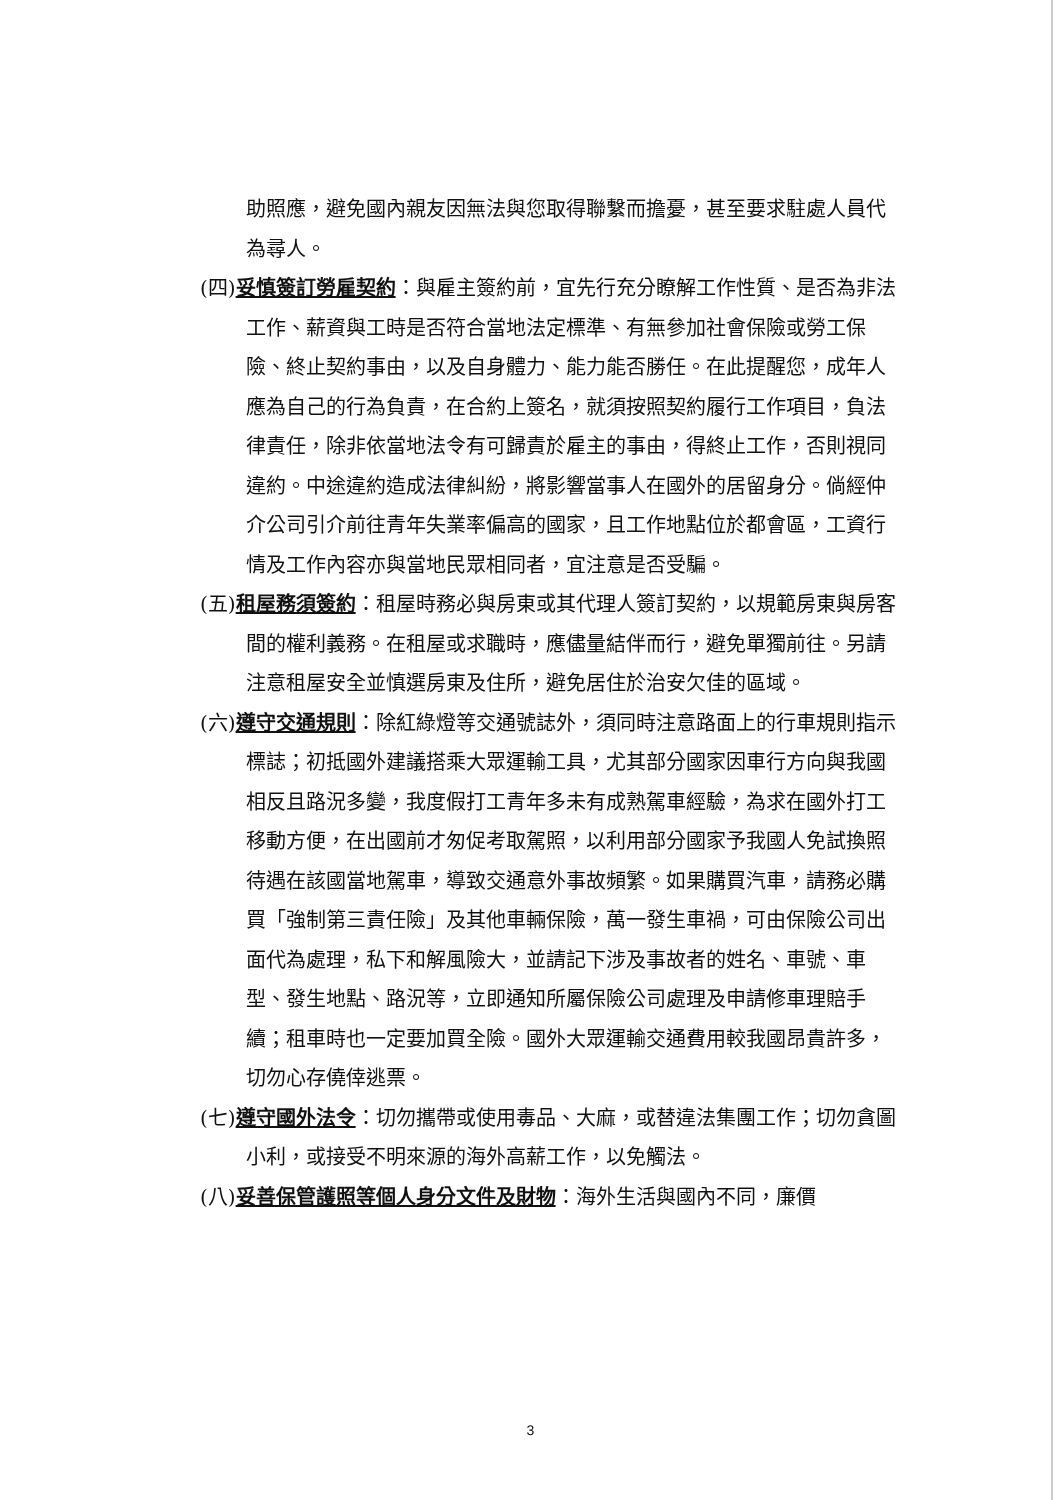助照應，避免國內親友因無法與您取得聯繫而擔憂，甚至要求駐處人員代為尋人。
(四)妥慎簽訂勞雇契約：與雇主簽約前，宜先行充分瞭解工作性質、是否為非法工作、薪資與工時是否符合當地法定標準、有無參加社會保險或勞工保險、終止契約事由，以及自身體力、能力能否勝任。在此提醒您，成年人應為自己的行為負責，在合約上簽名，就須按照契約履行工作項目，負法律責任，除非依當地法令有可歸責於雇主的事由，得終止工作，否則視同違約。中途違約造成法律糾紛，將影響當事人在國外的居留身分。倘經仲介公司引介前往青年失業率偏高的國家，且工作地點位於都會區，工資行情及工作內容亦與當地民眾相同者，宜注意是否受騙。
(五)租屋務須簽約：租屋時務必與房東或其代理人簽訂契約，以規範房東與房客間的權利義務。在租屋或求職時，應儘量結伴而行，避免單獨前往。另請注意租屋安全並慎選房東及住所，避免居住於治安欠佳的區域。
(六)遵守交通規則：除紅綠燈等交通號誌外，須同時注意路面上的行車規則指示標誌；初抵國外建議搭乘大眾運輸工具，尤其部分國家因車行方向與我國相反且路況多變，我度假打工青年多未有成熟駕車經驗，為求在國外打工移動方便，在出國前才匆促考取駕照，以利用部分國家予我國人免試換照待遇在該國當地駕車，導致交通意外事故頻繁。如果購買汽車，請務必購買「強制第三責任險」及其他車輛保險，萬一發生車禍，可由保險公司出面代為處理，私下和解風險大，並請記下涉及事故者的姓名、車號、車型、發生地點、路況等，立即通知所屬保險公司處理及申請修車理賠手續；租車時也一定要加買全險。國外大眾運輸交通費用較我國昂貴許多，切勿心存僥倖逃票。
(七)遵守國外法令：切勿攜帶或使用毒品、大麻，或替違法集團工作；切勿貪圖小利，或接受不明來源的海外高薪工作，以免觸法。
(八)妥善保管護照等個人身分文件及財物：海外生活與國內不同，廉價
3